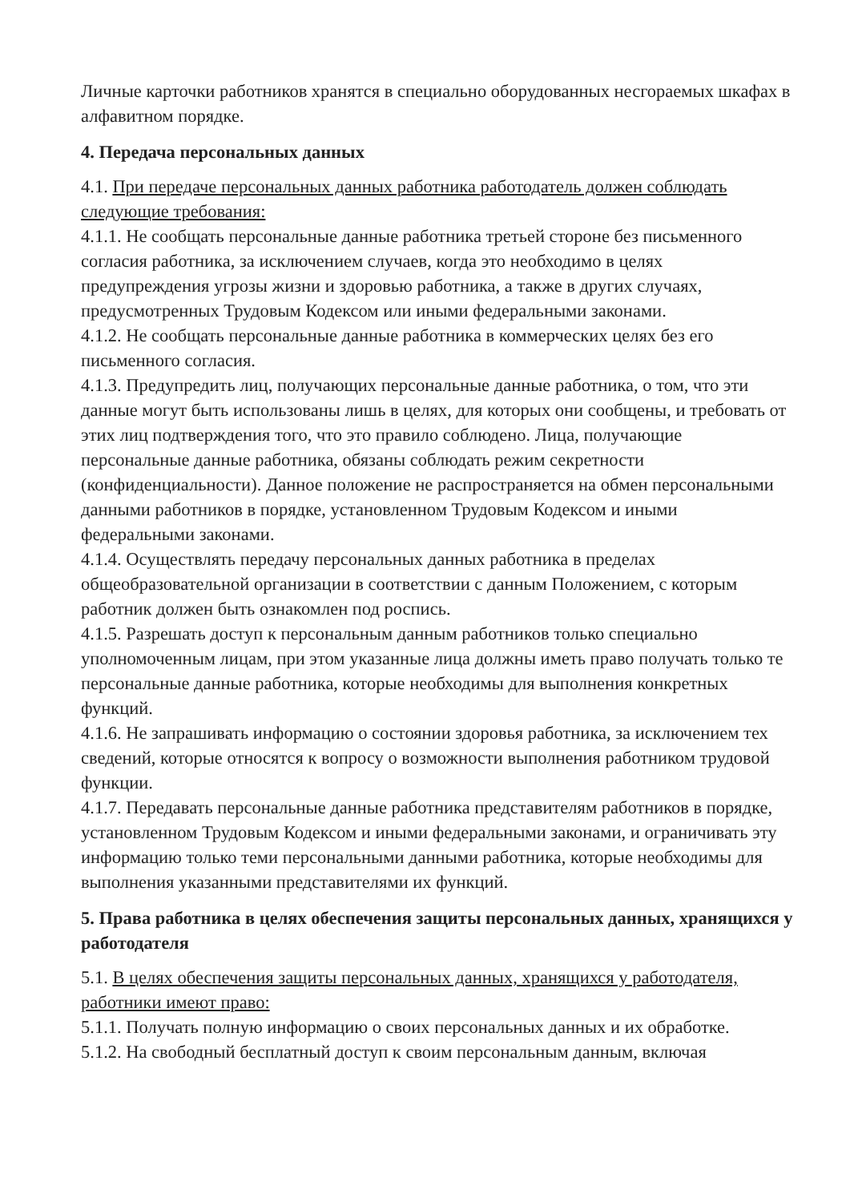Личные карточки работников хранятся в специально оборудованных несгораемых шкафах в алфавитном порядке.
4. Передача персональных данных
4.1. При передаче персональных данных работника работодатель должен соблюдать следующие требования:
4.1.1. Не сообщать персональные данные работника третьей стороне без письменного согласия работника, за исключением случаев, когда это необходимо в целях предупреждения угрозы жизни и здоровью работника, а также в других случаях, предусмотренных Трудовым Кодексом или иными федеральными законами.
4.1.2. Не сообщать персональные данные работника в коммерческих целях без его письменного согласия.
4.1.3. Предупредить лиц, получающих персональные данные работника, о том, что эти данные могут быть использованы лишь в целях, для которых они сообщены, и требовать от этих лиц подтверждения того, что это правило соблюдено. Лица, получающие персональные данные работника, обязаны соблюдать режим секретности (конфиденциальности). Данное положение не распространяется на обмен персональными данными работников в порядке, установленном Трудовым Кодексом и иными федеральными законами.
4.1.4. Осуществлять передачу персональных данных работника в пределах общеобразовательной организации в соответствии с данным Положением, с которым работник должен быть ознакомлен под роспись.
4.1.5. Разрешать доступ к персональным данным работников только специально уполномоченным лицам, при этом указанные лица должны иметь право получать только те персональные данные работника, которые необходимы для выполнения конкретных функций.
4.1.6. Не запрашивать информацию о состоянии здоровья работника, за исключением тех сведений, которые относятся к вопросу о возможности выполнения работником трудовой функции.
4.1.7. Передавать персональные данные работника представителям работников в порядке, установленном Трудовым Кодексом и иными федеральными законами, и ограничивать эту информацию только теми персональными данными работника, которые необходимы для выполнения указанными представителями их функций.
5. Права работника в целях обеспечения защиты персональных данных, хранящихся у работодателя
5.1. В целях обеспечения защиты персональных данных, хранящихся у работодателя, работники имеют право:
5.1.1. Получать полную информацию о своих персональных данных и их обработке.
5.1.2. На свободный бесплатный доступ к своим персональным данным, включая